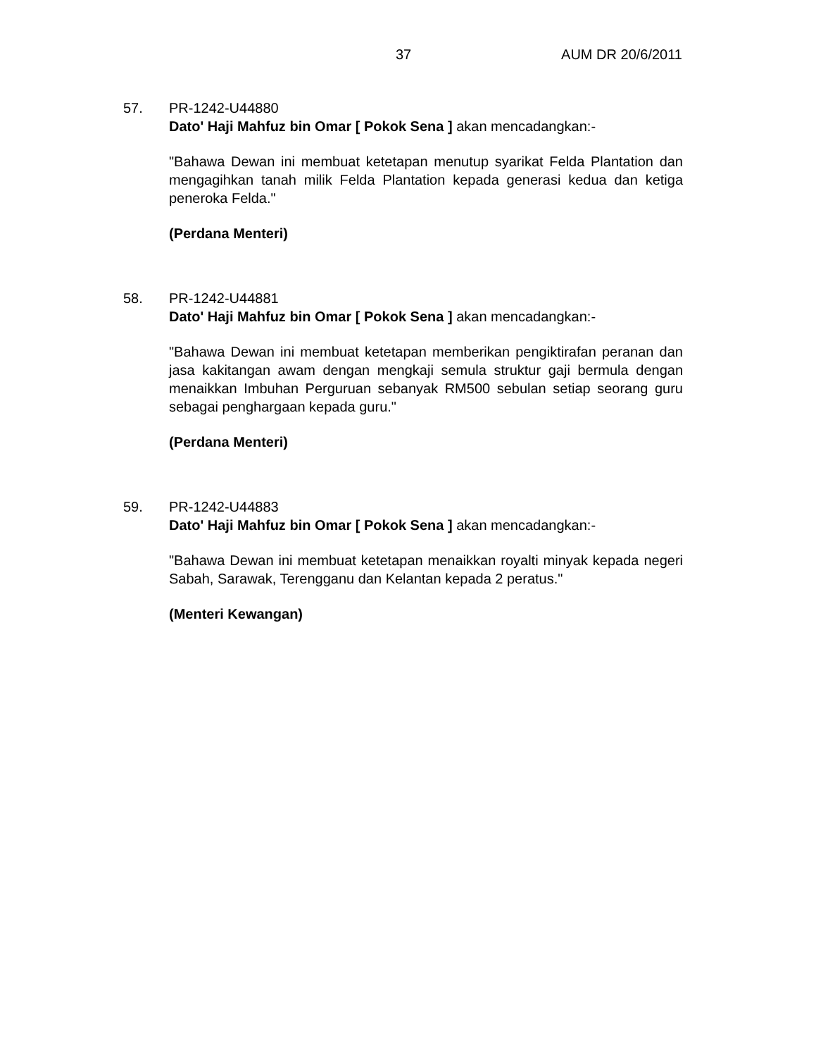37 AUM DR 20/6/2011
57. PR-1242-U44880
Dato' Haji Mahfuz bin Omar [ Pokok Sena ] akan mencadangkan:-
"Bahawa Dewan ini membuat ketetapan menutup syarikat Felda Plantation dan mengagihkan tanah milik Felda Plantation kepada generasi kedua dan ketiga peneroka Felda."
(Perdana Menteri)
58. PR-1242-U44881
Dato' Haji Mahfuz bin Omar [ Pokok Sena ] akan mencadangkan:-
"Bahawa Dewan ini membuat ketetapan memberikan pengiktirafan peranan dan jasa kakitangan awam dengan mengkaji semula struktur gaji bermula dengan menaikkan Imbuhan Perguruan sebanyak RM500 sebulan setiap seorang guru sebagai penghargaan kepada guru."
(Perdana Menteri)
59. PR-1242-U44883
Dato' Haji Mahfuz bin Omar [ Pokok Sena ] akan mencadangkan:-
"Bahawa Dewan ini membuat ketetapan menaikkan royalti minyak kepada negeri Sabah, Sarawak, Terengganu dan Kelantan kepada 2 peratus."
(Menteri Kewangan)